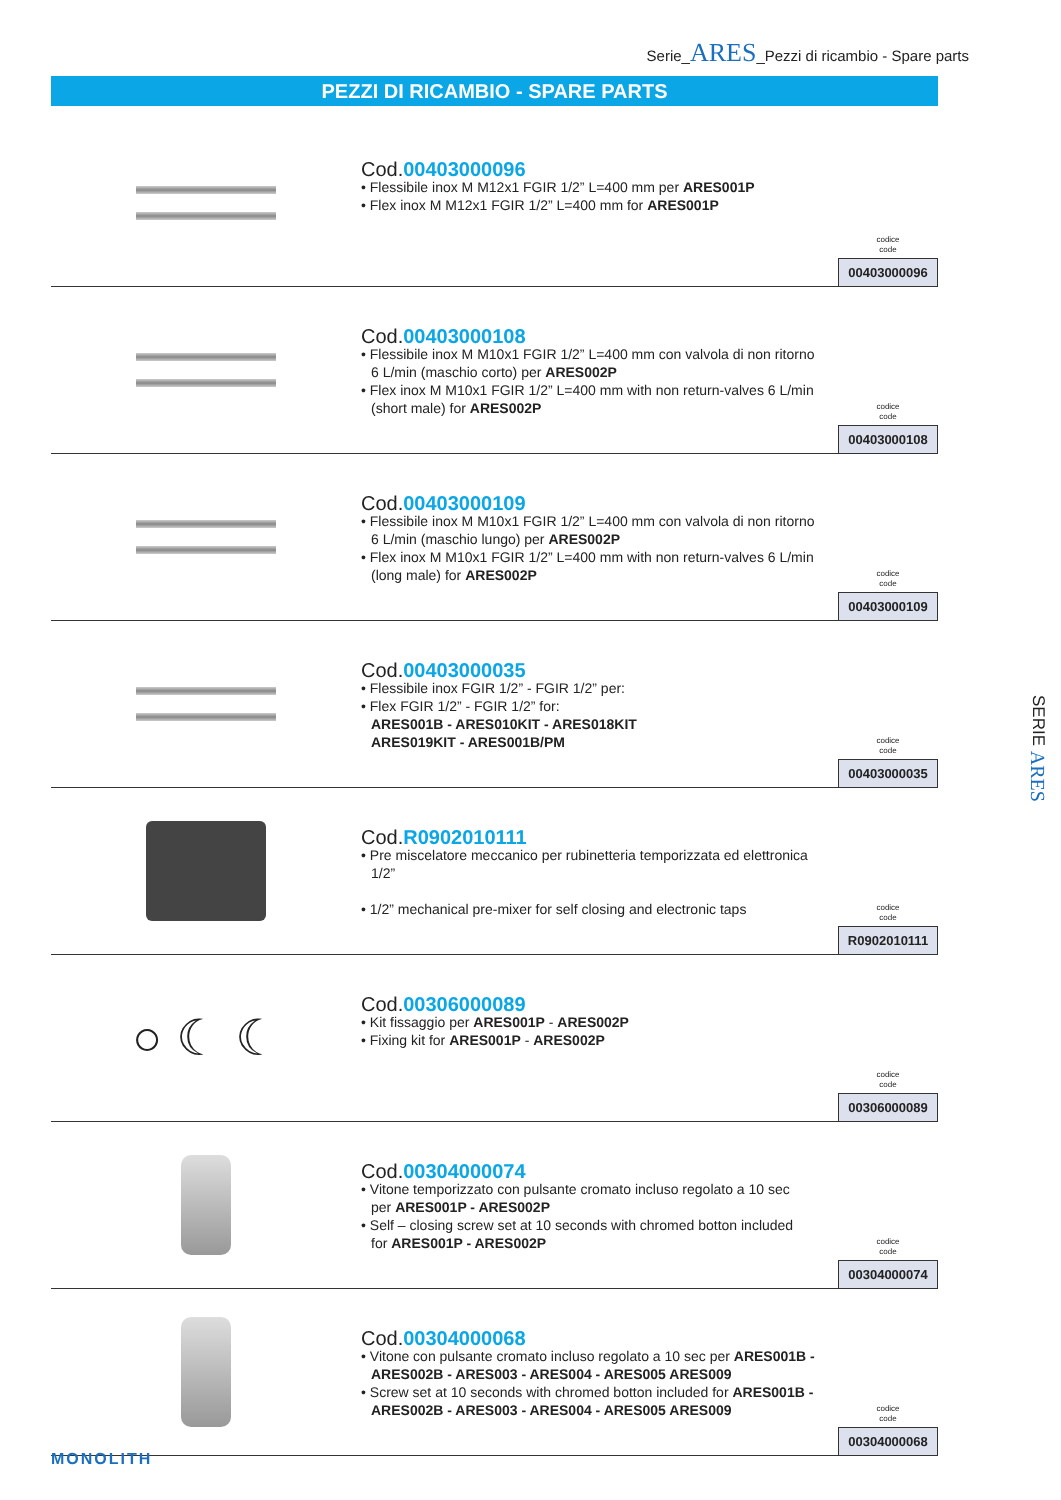Serie_ARES_Pezzi di ricambio - Spare parts
PEZZI DI RICAMBIO - SPARE PARTS
Cod.00403000096
• Flessibile inox M M12x1 FGIR 1/2” L=400 mm per ARES001P
• Flex inox M M12x1 FGIR 1/2” L=400 mm for ARES001P
codice
code
00403000096
Cod.00403000108
• Flessibile inox M M10x1 FGIR 1/2” L=400 mm con valvola di non ritorno
6 L/min (maschio corto) per ARES002P
• Flex inox M M10x1 FGIR 1/2” L=400 mm with non return-valves 6 L/min
(short male) for ARES002P
codice
code
00403000108
Cod.00403000109
• Flessibile inox M M10x1 FGIR 1/2” L=400 mm con valvola di non ritorno
6 L/min (maschio lungo) per ARES002P
• Flex inox M M10x1 FGIR 1/2” L=400 mm with non return-valves 6 L/min
(long male) for ARES002P
codice
code
00403000109
Cod.00403000035
• Flessibile inox FGIR 1/2” - FGIR 1/2” per:
• Flex FGIR 1/2” - FGIR 1/2” for:
ARES001B - ARES010KIT - ARES018KIT
ARES019KIT - ARES001B/PM
codice
code
00403000035
Cod.R0902010111
• Pre miscelatore meccanico per rubinetteria temporizzata ed elettronica
1/2”
• 1/2” mechanical pre-mixer for self closing and electronic taps
codice
code
R0902010111
○ ☾ ☾
Cod.00306000089
• Kit fissaggio per ARES001P - ARES002P
• Fixing kit for ARES001P - ARES002P
codice
code
00306000089
Cod.00304000074
• Vitone temporizzato con pulsante cromato incluso regolato a 10 sec
per ARES001P - ARES002P
• Self – closing screw set at 10 seconds with chromed botton included
for ARES001P - ARES002P
codice
code
00304000074
Cod.00304000068
• Vitone con pulsante cromato incluso regolato a 10 sec per ARES001B -
ARES002B - ARES003 - ARES004 - ARES005 ARES009
• Screw set at 10 seconds with chromed botton included for ARES001B -
ARES002B - ARES003 - ARES004 - ARES005 ARES009
codice
code
00304000068
SERIE ARES
MONOLITH